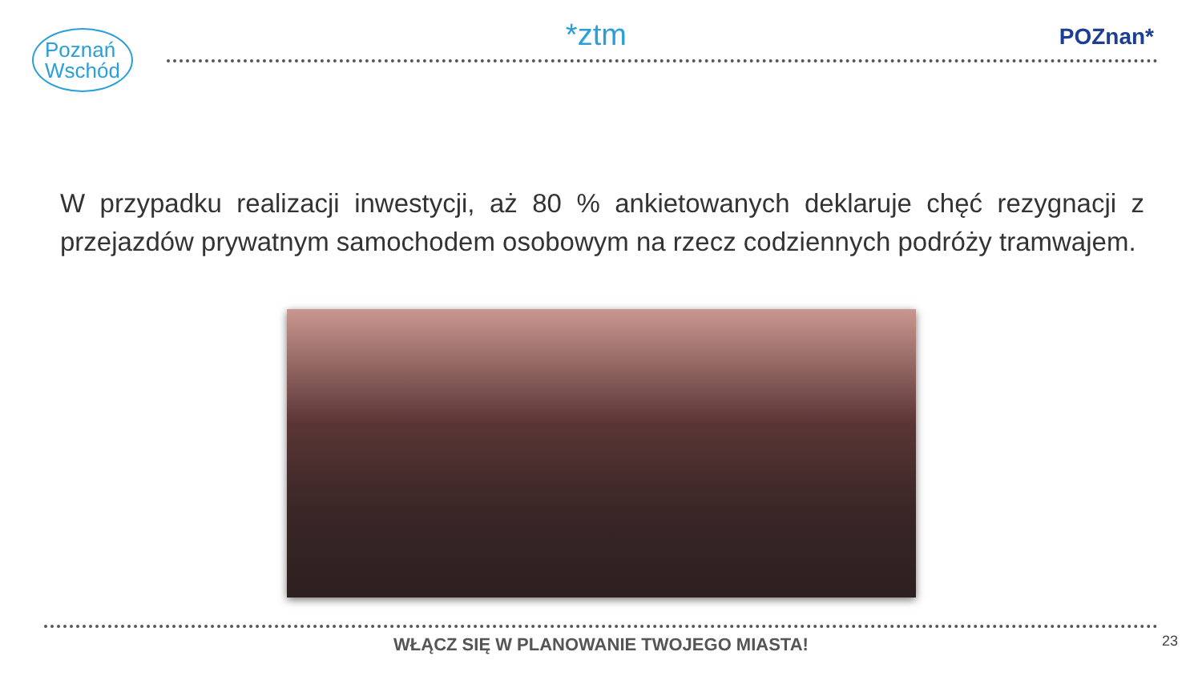Poznań
Wschód
*ztm
POZnan*
W przypadku realizacji inwestycji, aż 80 % ankietowanych deklaruje chęć rezygnacji z przejazdów prywatnym samochodem osobowym na rzecz codziennych podróży tramwajem.
WŁĄCZ SIĘ W PLANOWANIE TWOJEGO MIASTA!
23